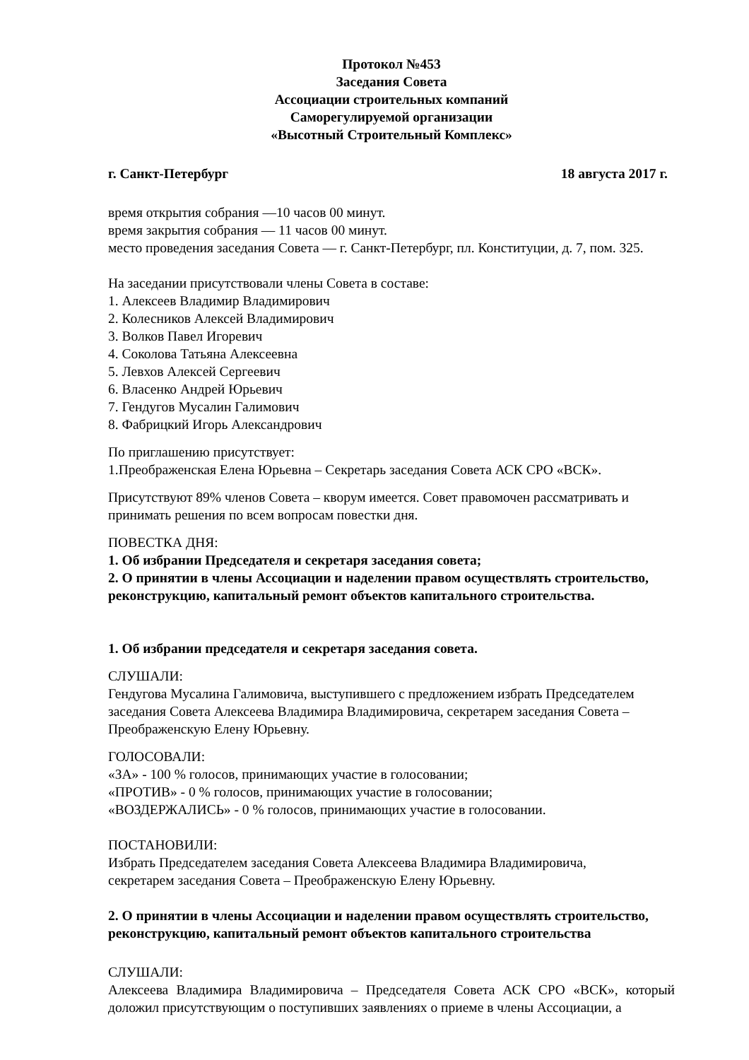Протокол №453
Заседания Совета
Ассоциации строительных компаний
Саморегулируемой организации
«Высотный Строительный Комплекс»
г. Санкт-Петербург 18 августа 2017 г.
время открытия собрания —10 часов 00 минут.
время закрытия собрания — 11 часов 00 минут.
место проведения заседания Совета — г. Санкт-Петербург, пл. Конституции, д. 7, пом. 325.
На заседании присутствовали члены Совета в составе:
1. Алексеев Владимир Владимирович
2. Колесников Алексей Владимирович
3. Волков Павел Игоревич
4. Соколова Татьяна Алексеевна
5. Левхов Алексей Сергеевич
6. Власенко Андрей Юрьевич
7. Гендугов Мусалин Галимович
8. Фабрицкий Игорь Александрович
По приглашению присутствует:
1.Преображенская Елена Юрьевна – Секретарь заседания Совета АСК СРО «ВСК».
Присутствуют 89% членов Совета – кворум имеется. Совет правомочен рассматривать и принимать решения по всем вопросам повестки дня.
ПОВЕСТКА ДНЯ:
1. Об избрании Председателя и секретаря заседания совета;
2. О принятии в члены Ассоциации и наделении правом осуществлять строительство, реконструкцию, капитальный ремонт объектов капитального строительства.
1. Об избрании председателя и секретаря заседания совета.
СЛУШАЛИ:
Гендугова Мусалина Галимовича, выступившего с предложением избрать Председателем заседания Совета Алексеева Владимира Владимировича, секретарем заседания Совета – Преображенскую Елену Юрьевну.
ГОЛОСОВАЛИ:
«ЗА» - 100 % голосов, принимающих участие в голосовании;
«ПРОТИВ» - 0 % голосов, принимающих участие в голосовании;
«ВОЗДЕРЖАЛИСЬ» - 0 % голосов, принимающих участие в голосовании.
ПОСТАНОВИЛИ:
Избрать Председателем заседания Совета Алексеева Владимира Владимировича,
секретарем заседания Совета – Преображенскую Елену Юрьевну.
2. О принятии в члены Ассоциации и наделении правом осуществлять строительство, реконструкцию, капитальный ремонт объектов капитального строительства
СЛУШАЛИ:
Алексеева Владимира Владимировича – Председателя Совета АСК СРО «ВСК», который доложил присутствующим о поступивших заявлениях о приеме в члены Ассоциации, а